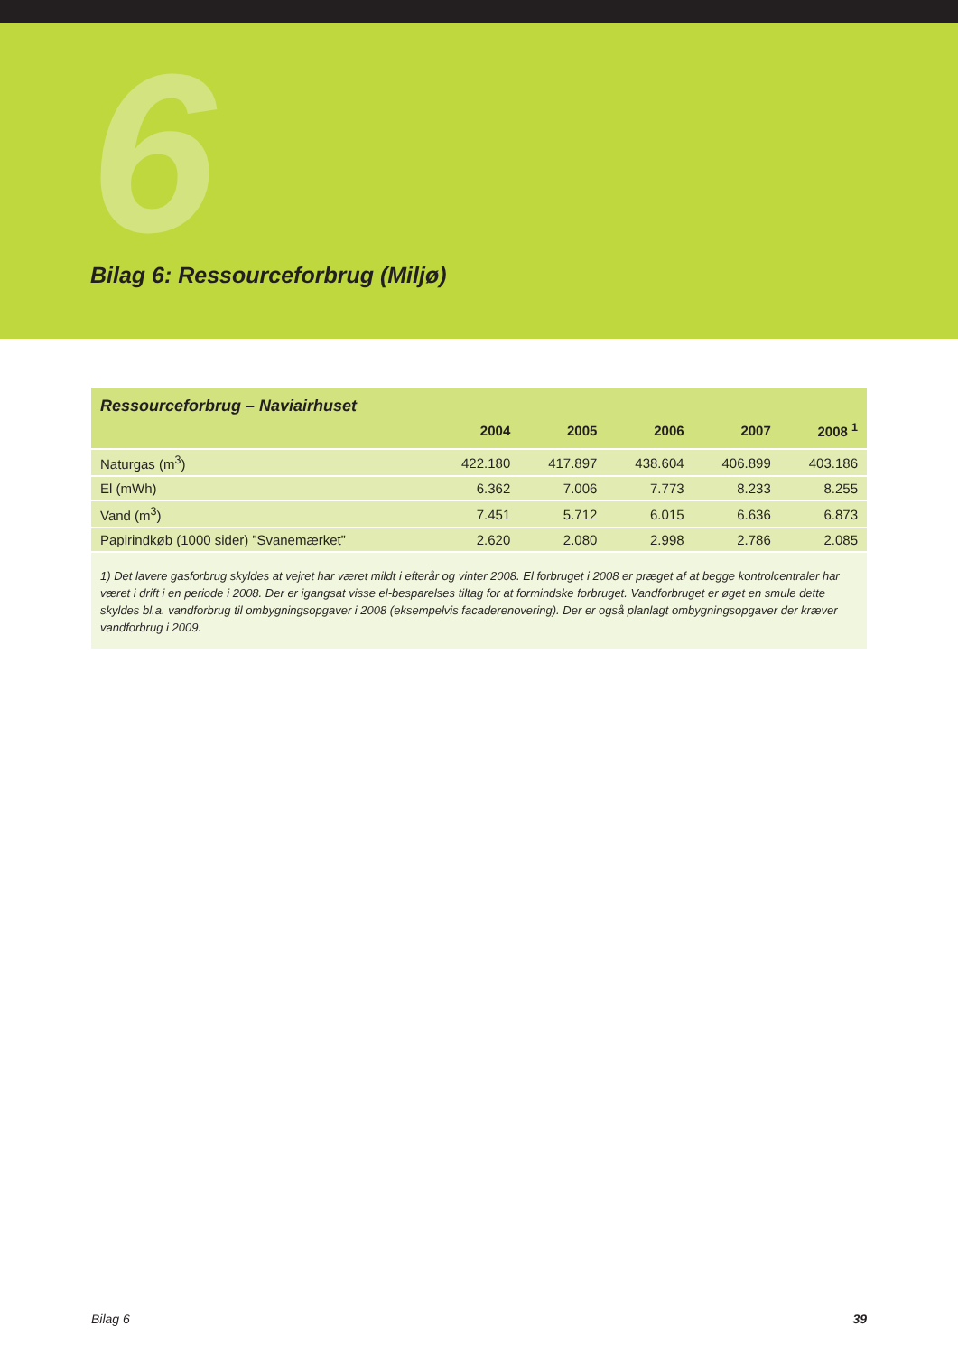6
Bilag 6: Ressourceforbrug (Miljø)
| Ressourceforbrug – Naviairhuset | | | | | |
| | 2004 | 2005 | 2006 | 2007 | 2008 <sup>1</sup> |
| Naturgas (m<sup>3</sup>) | 422.180 | 417.897 | 438.604 | 406.899 | 403.186 |
| El (mWh) | 6.362 | 7.006 | 7.773 | 8.233 | 8.255 |
| Vand (m<sup>3</sup>) | 7.451 | 5.712 | 6.015 | 6.636 | 6.873 |
| Papirindkøb (1000 sider) ”Svanemærket” | 2.620 | 2.080 | 2.998 | 2.786 | 2.085 |
1) Det lavere gasforbrug skyldes at vejret har været mildt i efterår og vinter 2008. El forbruget i 2008 er præget af at begge kontrolcentraler har været i drift i en periode i 2008. Der er igangsat visse el-besparelses tiltag for at formindske forbruget. Vandforbruget er øget en smule dette skyldes bl.a. vandforbrug til ombygningsopgaver i 2008 (eksempelvis facaderenovering). Der er også planlagt ombygningsopgaver der kræver vandforbrug i 2009.
Bilag 6 39